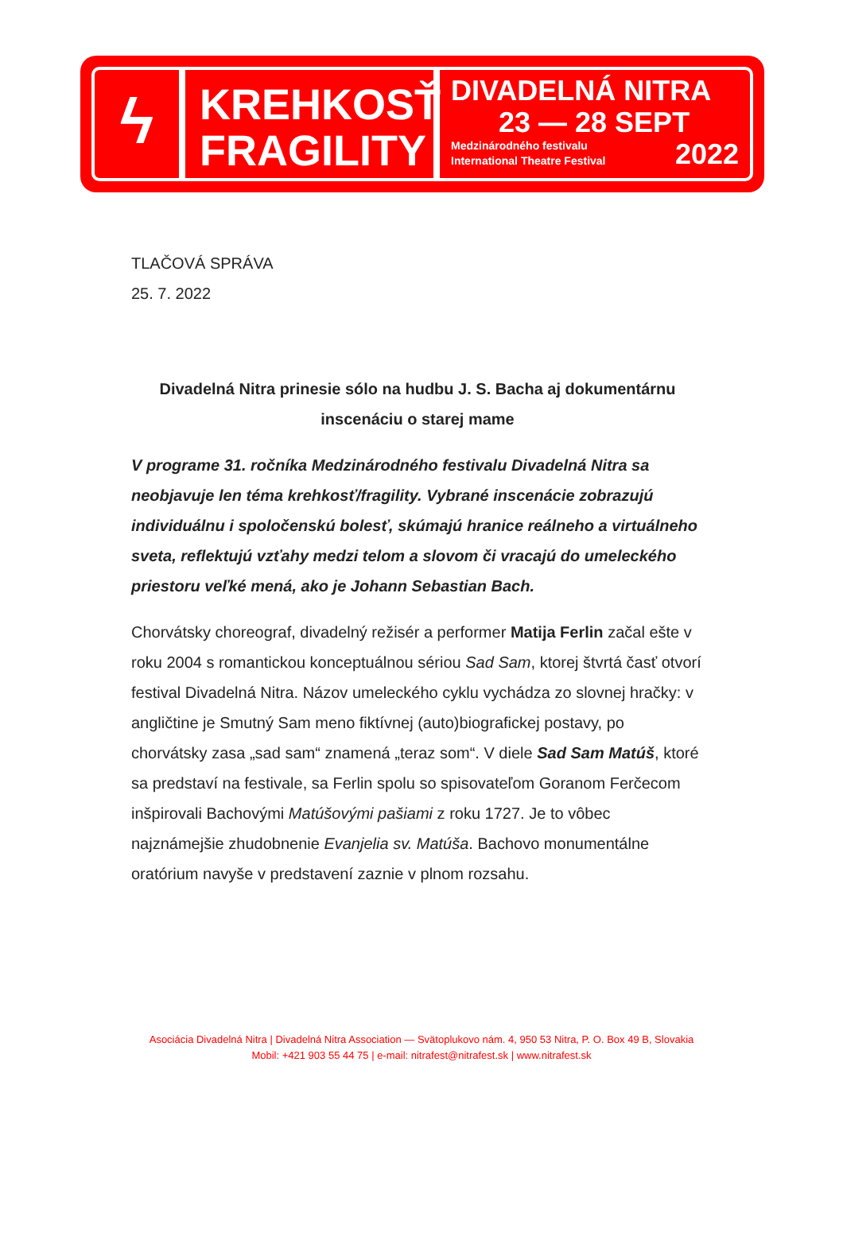ϟ
KREHKOSŤ
FRAGILITY
DIVADELNÁ NITRA
23 — 28 SEPT
Medzinárodného festivalu
International Theatre Festival
2022
TLAČOVÁ SPRÁVA
25. 7. 2022
Divadelná Nitra prinesie sólo na hudbu J. S. Bacha aj dokumentárnu inscenáciu o starej mame
V programe 31. ročníka Medzinárodného festivalu Divadelná Nitra sa neobjavuje len téma krehkosť/fragility. Vybrané inscenácie zobrazujú individuálnu i spoločenskú bolesť, skúmajú hranice reálneho a virtuálneho sveta, reflektujú vzťahy medzi telom a slovom či vracajú do umeleckého priestoru veľké mená, ako je Johann Sebastian Bach.
Chorvátsky choreograf, divadelný režisér a performer Matija Ferlin začal ešte v roku 2004 s romantickou konceptuálnou sériou Sad Sam, ktorej štvrtá časť otvorí festival Divadelná Nitra. Názov umeleckého cyklu vychádza zo slovnej hračky: v angličtine je Smutný Sam meno fiktívnej (auto)biografickej postavy, po chorvátsky zasa „sad sam“ znamená „teraz som“. V diele Sad Sam Matúš, ktoré sa predstaví na festivale, sa Ferlin spolu so spisovateľom Goranom Ferčecom inšpirovali Bachovými Matúšovými pašiami z roku 1727. Je to vôbec najznámejšie zhudobnenie Evanjelia sv. Matúša. Bachovo monumentálne oratórium navyše v predstavení zaznie v plnom rozsahu.
Asociácia Divadelná Nitra | Divadelná Nitra Association — Svätoplukovo nám. 4, 950 53 Nitra, P. O. Box 49 B, Slovakia
Mobil: +421 903 55 44 75 | e-mail: nitrafest@nitrafest.sk | www.nitrafest.sk